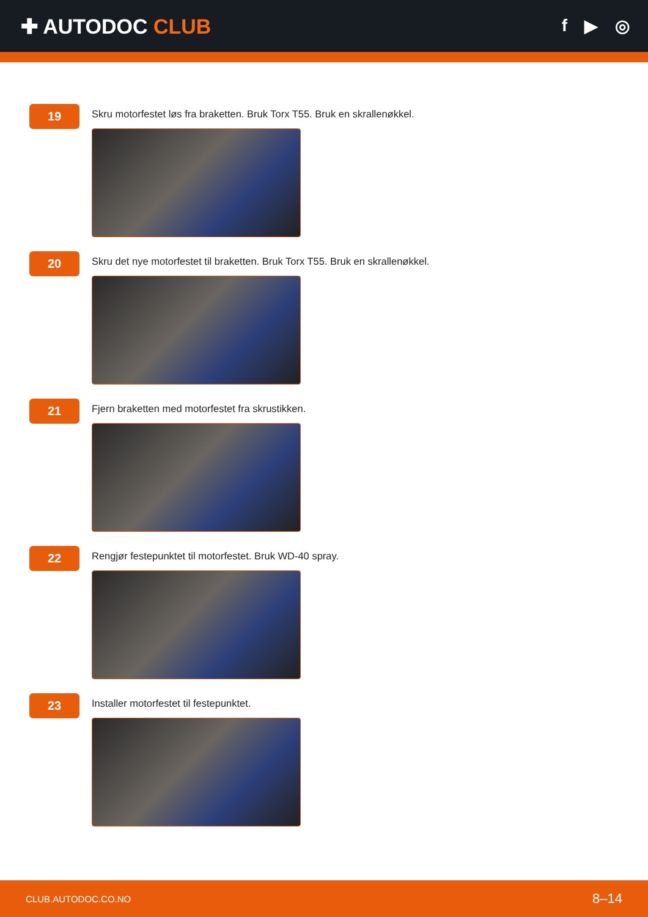✚ AUTODOC CLUB
f ▶ ◎
19
Skru motorfestet løs fra braketten. Bruk Torx T55. Bruk en skrallenøkkel.
20
Skru det nye motorfestet til braketten. Bruk Torx T55. Bruk en skrallenøkkel.
21
Fjern braketten med motorfestet fra skrustikken.
22
Rengjør festepunktet til motorfestet. Bruk WD-40 spray.
23
Installer motorfestet til festepunktet.
CLUB.AUTODOC.CO.NO 8–14